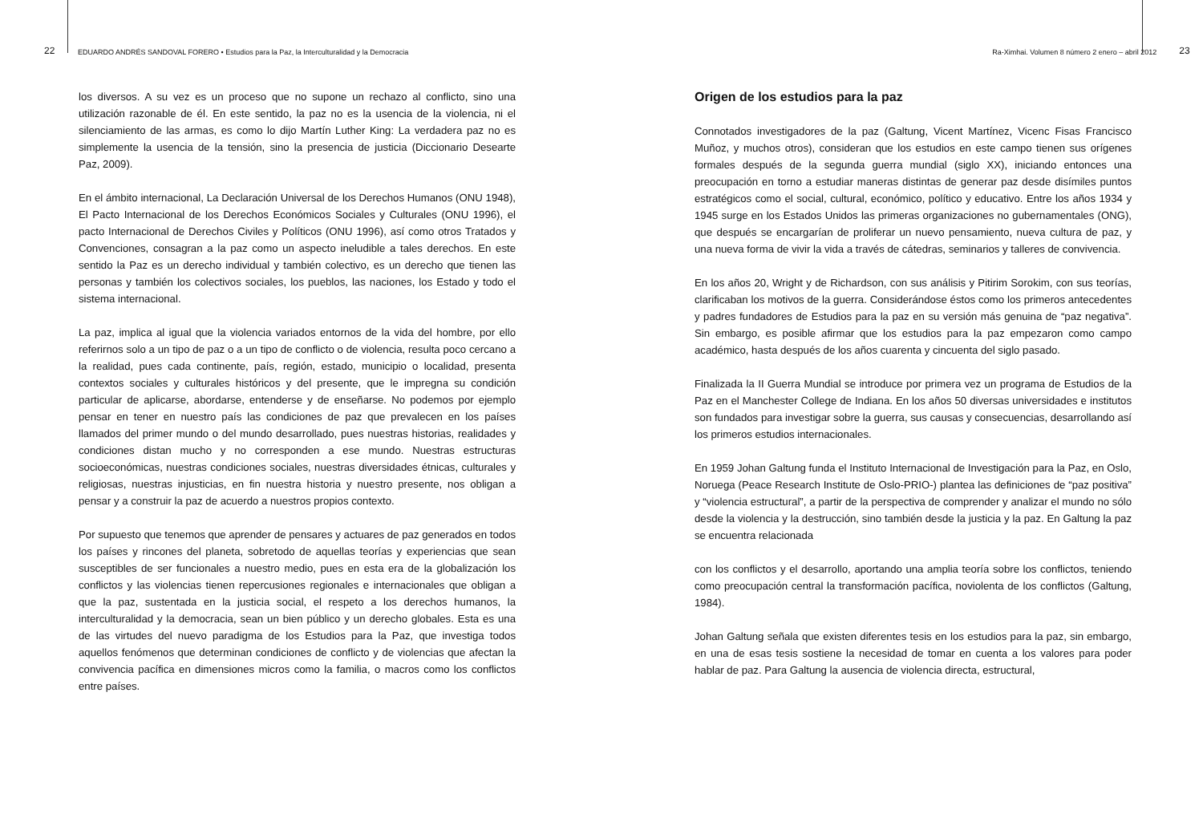22 EDUARDO ANDRÉS SANDOVAL FORERO • Estudios para la Paz, la Interculturalidad y la Democracia
los diversos. A su vez es un proceso que no supone un rechazo al conflicto, sino una utilización razonable de él. En este sentido, la paz no es la usencia de la violencia, ni el silenciamiento de las armas, es como lo dijo Martín Luther King: La verdadera paz no es simplemente la usencia de la tensión, sino la presencia de justicia (Diccionario Desearte Paz, 2009).
En el ámbito internacional, La Declaración Universal de los Derechos Humanos (ONU 1948), El Pacto Internacional de los Derechos Económicos Sociales y Culturales (ONU 1996), el pacto Internacional de Derechos Civiles y Políticos (ONU 1996), así como otros Tratados y Convenciones, consagran a la paz como un aspecto ineludible a tales derechos. En este sentido la Paz es un derecho individual y también colectivo, es un derecho que tienen las personas y también los colectivos sociales, los pueblos, las naciones, los Estado y todo el sistema internacional.
La paz, implica al igual que la violencia variados entornos de la vida del hombre, por ello referirnos solo a un tipo de paz o a un tipo de conflicto o de violencia, resulta poco cercano a la realidad, pues cada continente, país, región, estado, municipio o localidad, presenta contextos sociales y culturales históricos y del presente, que le impregna su condición particular de aplicarse, abordarse, entenderse y de enseñarse. No podemos por ejemplo pensar en tener en nuestro país las condiciones de paz que prevalecen en los países llamados del primer mundo o del mundo desarrollado, pues nuestras historias, realidades y condiciones distan mucho y no corresponden a ese mundo. Nuestras estructuras socioeconómicas, nuestras condiciones sociales, nuestras diversidades étnicas, culturales y religiosas, nuestras injusticias, en fin nuestra historia y nuestro presente, nos obligan a pensar y a construir la paz de acuerdo a nuestros propios contexto.
Por supuesto que tenemos que aprender de pensares y actuares de paz generados en todos los países y rincones del planeta, sobretodo de aquellas teorías y experiencias que sean susceptibles de ser funcionales a nuestro medio, pues en esta era de la globalización los conflictos y las violencias tienen repercusiones regionales e internacionales que obligan a que la paz, sustentada en la justicia social, el respeto a los derechos humanos, la interculturalidad y la democracia, sean un bien público y un derecho globales. Esta es una de las virtudes del nuevo paradigma de los Estudios para la Paz, que investiga todos aquellos fenómenos que determinan condiciones de conflicto y de violencias que afectan la convivencia pacífica en dimensiones micros como la familia, o macros como los conflictos entre países.
Ra-Ximhai. Volumen 8 número 2 enero – abril 2012 23
Origen de los estudios para la paz
Connotados investigadores de la paz (Galtung, Vicent Martínez, Vicenc Fisas Francisco Muñoz, y muchos otros), consideran que los estudios en este campo tienen sus orígenes formales después de la segunda guerra mundial (siglo XX), iniciando entonces una preocupación en torno a estudiar maneras distintas de generar paz desde disímiles puntos estratégicos como el social, cultural, económico, político y educativo. Entre los años 1934 y 1945 surge en los Estados Unidos las primeras organizaciones no gubernamentales (ONG), que después se encargarían de proliferar un nuevo pensamiento, nueva cultura de paz, y una nueva forma de vivir la vida a través de cátedras, seminarios y talleres de convivencia.
En los años 20, Wright y de Richardson, con sus análisis y Pitirim Sorokim, con sus teorías, clarificaban los motivos de la guerra. Considerándose éstos como los primeros antecedentes y padres fundadores de Estudios para la paz en su versión más genuina de “paz negativa”. Sin embargo, es posible afirmar que los estudios para la paz empezaron como campo académico, hasta después de los años cuarenta y cincuenta del siglo pasado.
Finalizada la II Guerra Mundial se introduce por primera vez un programa de Estudios de la Paz en el Manchester College de Indiana. En los años 50 diversas universidades e institutos son fundados para investigar sobre la guerra, sus causas y consecuencias, desarrollando así los primeros estudios internacionales.
En 1959 Johan Galtung funda el Instituto Internacional de Investigación para la Paz, en Oslo, Noruega (Peace Research Institute de Oslo-PRIO-) plantea las definiciones de “paz positiva” y “violencia estructural”, a partir de la perspectiva de comprender y analizar el mundo no sólo desde la violencia y la destrucción, sino también desde la justicia y la paz. En Galtung la paz se encuentra relacionada
con los conflictos y el desarrollo, aportando una amplia teoría sobre los conflictos, teniendo como preocupación central la transformación pacífica, noviolenta de los conflictos (Galtung, 1984).
Johan Galtung señala que existen diferentes tesis en los estudios para la paz, sin embargo, en una de esas tesis sostiene la necesidad de tomar en cuenta a los valores para poder hablar de paz. Para Galtung la ausencia de violencia directa, estructural,